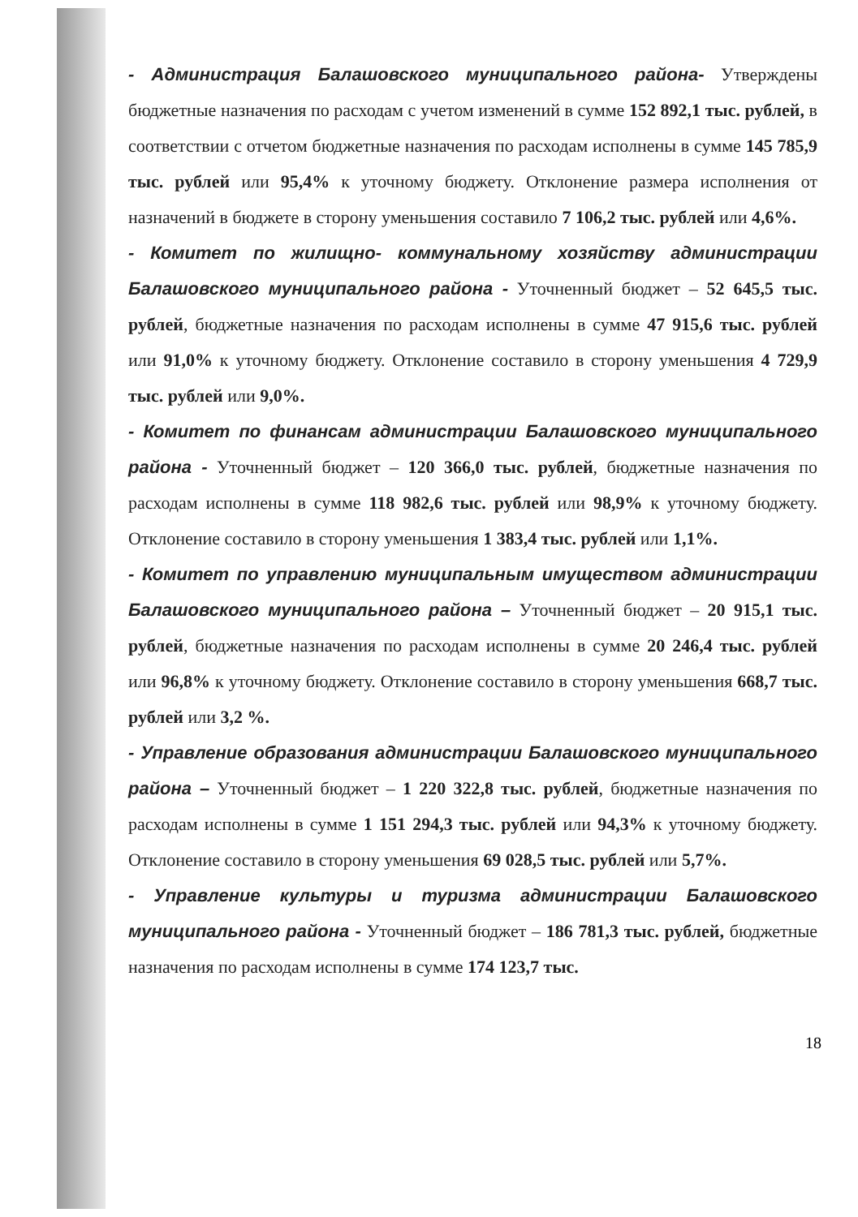- Администрация Балашовского муниципального района- Утверждены бюджетные назначения по расходам с учетом изменений в сумме 152 892,1 тыс. рублей, в соответствии с отчетом бюджетные назначения по расходам исполнены в сумме 145 785,9 тыс. рублей или 95,4% к уточному бюджету. Отклонение размера исполнения от назначений в бюджете в сторону уменьшения составило 7 106,2 тыс. рублей или 4,6%.
- Комитет по жилищно- коммунальному хозяйству администрации Балашовского муниципального района - Уточненный бюджет – 52 645,5 тыс. рублей, бюджетные назначения по расходам исполнены в сумме 47 915,6 тыс. рублей или 91,0% к уточному бюджету. Отклонение составило в сторону уменьшения 4 729,9 тыс. рублей или 9,0%.
- Комитет по финансам администрации Балашовского муниципального района - Уточненный бюджет – 120 366,0 тыс. рублей, бюджетные назначения по расходам исполнены в сумме 118 982,6 тыс. рублей или 98,9% к уточному бюджету. Отклонение составило в сторону уменьшения 1 383,4 тыс. рублей или 1,1%.
- Комитет по управлению муниципальным имуществом администрации Балашовского муниципального района – Уточненный бюджет – 20 915,1 тыс. рублей, бюджетные назначения по расходам исполнены в сумме 20 246,4 тыс. рублей или 96,8% к уточному бюджету. Отклонение составило в сторону уменьшения 668,7 тыс. рублей или 3,2 %.
- Управление образования администрации Балашовского муниципального района – Уточненный бюджет – 1 220 322,8 тыс. рублей, бюджетные назначения по расходам исполнены в сумме 1 151 294,3 тыс. рублей или 94,3% к уточному бюджету. Отклонение составило в сторону уменьшения 69 028,5 тыс. рублей или 5,7%.
- Управление культуры и туризма администрации Балашовского муниципального района - Уточненный бюджет – 186 781,3 тыс. рублей, бюджетные назначения по расходам исполнены в сумме 174 123,7 тыс.
18